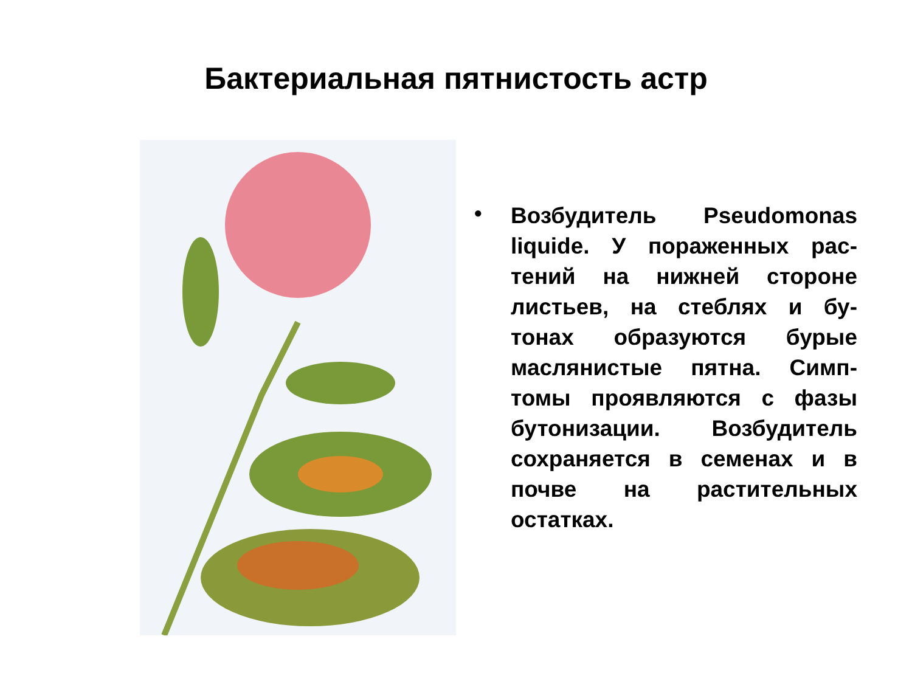Бактериальная пятнистость астр
•
Возбудитель Pseudomonas liquide. У пораженных рас-тений на нижней стороне листьев, на стеблях и бу-тонах образуются бурые маслянистые пятна. Симп-томы проявляются с фазы бутонизации. Возбудитель сохраняется в семенах и в почве на растительных остатках.